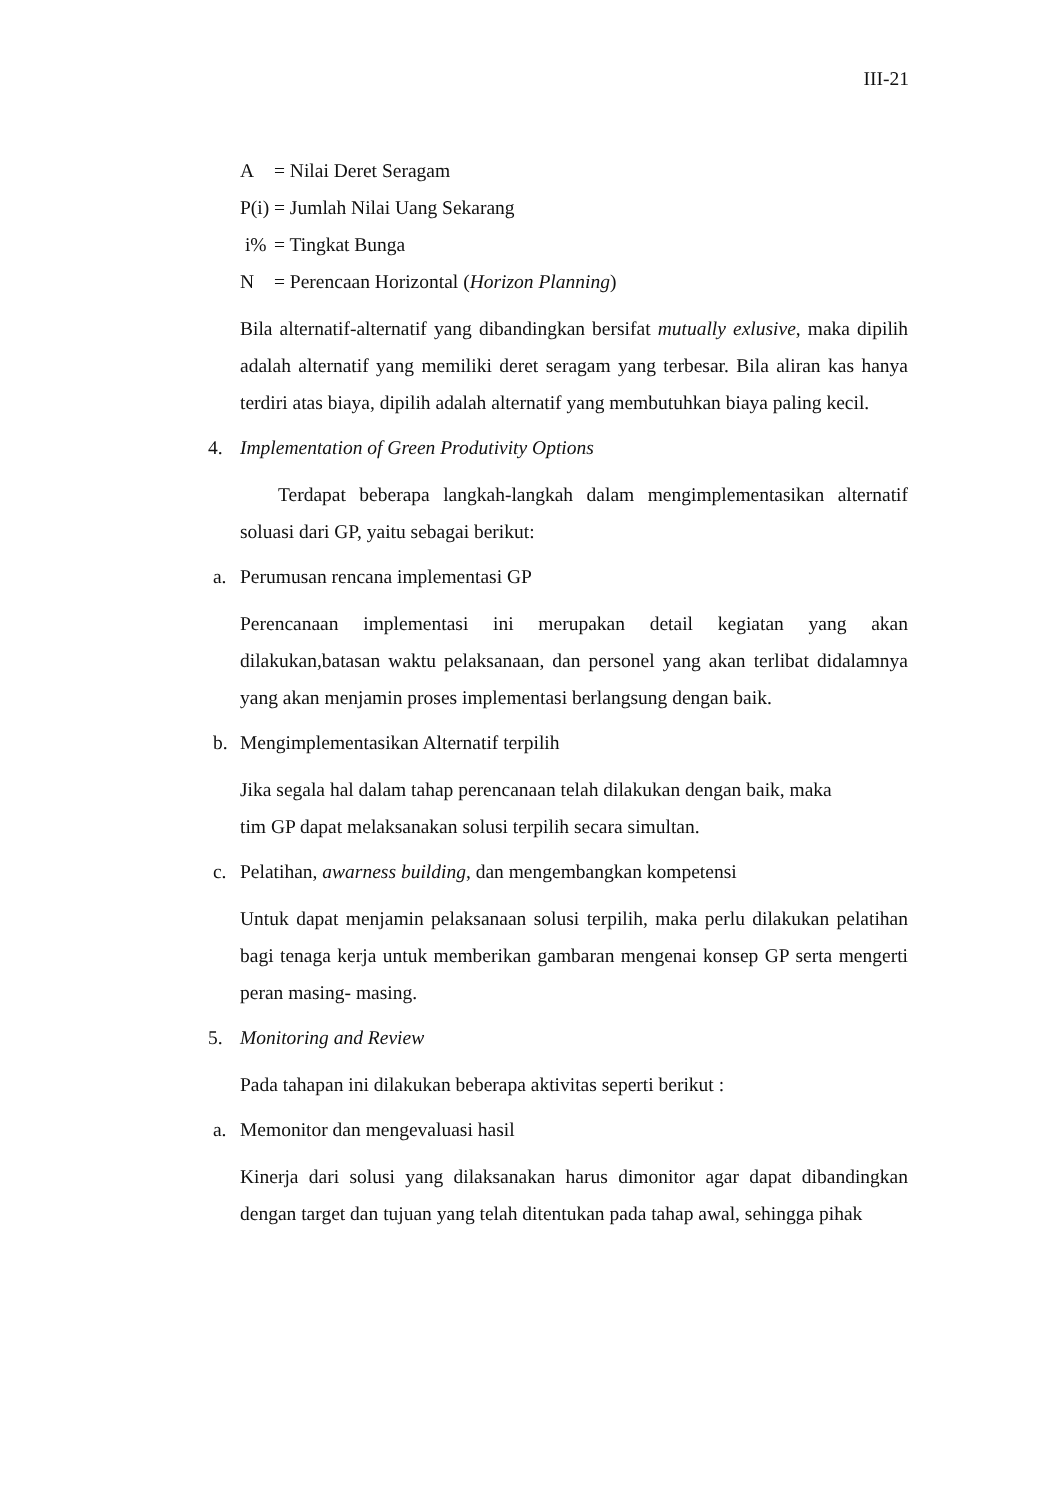III-21
A = Nilai Deret Seragam
P(i) = Jumlah Nilai Uang Sekarang
i% = Tingkat Bunga
N = Perencaan Horizontal (Horizon Planning)
Bila alternatif-alternatif yang dibandingkan bersifat mutually exlusive, maka dipilih adalah alternatif yang memiliki deret seragam yang terbesar. Bila aliran kas hanya terdiri atas biaya, dipilih adalah alternatif yang membutuhkan biaya paling kecil.
4. Implementation of Green Produtivity Options
Terdapat beberapa langkah-langkah dalam mengimplementasikan alternatif soluasi dari GP, yaitu sebagai berikut:
a. Perumusan rencana implementasi GP
Perencanaan implementasi ini merupakan detail kegiatan yang akan dilakukan,batasan waktu pelaksanaan, dan personel yang akan terlibat didalamnya yang akan menjamin proses implementasi berlangsung dengan baik.
b. Mengimplementasikan Alternatif terpilih
Jika segala hal dalam tahap perencanaan telah dilakukan dengan baik, maka
tim GP dapat melaksanakan solusi terpilih secara simultan.
c. Pelatihan, awarness building, dan mengembangkan kompetensi
Untuk dapat menjamin pelaksanaan solusi terpilih, maka perlu dilakukan pelatihan bagi tenaga kerja untuk memberikan gambaran mengenai konsep GP serta mengerti peran masing- masing.
5. Monitoring and Review
Pada tahapan ini dilakukan beberapa aktivitas seperti berikut :
a. Memonitor dan mengevaluasi hasil
Kinerja dari solusi yang dilaksanakan harus dimonitor agar dapat dibandingkan dengan target dan tujuan yang telah ditentukan pada tahap awal, sehingga pihak